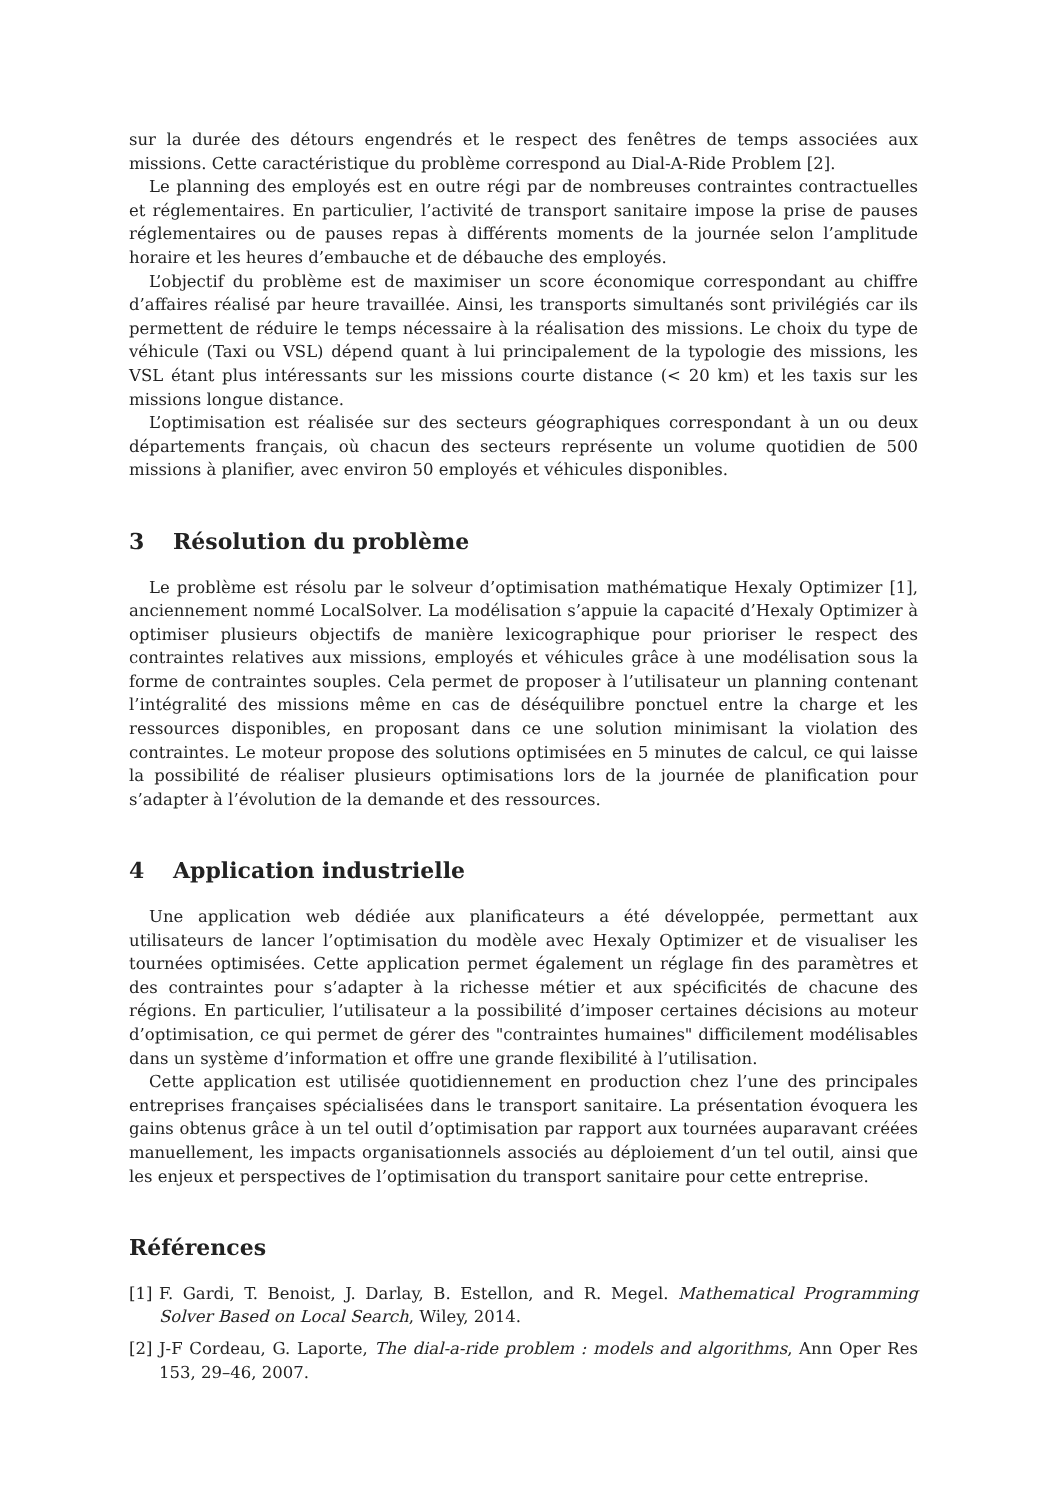sur la durée des détours engendrés et le respect des fenêtres de temps associées aux missions. Cette caractéristique du problème correspond au Dial-A-Ride Problem [2].
Le planning des employés est en outre régi par de nombreuses contraintes contractuelles et réglementaires. En particulier, l’activité de transport sanitaire impose la prise de pauses réglementaires ou de pauses repas à différents moments de la journée selon l’amplitude horaire et les heures d’embauche et de débauche des employés.
L’objectif du problème est de maximiser un score économique correspondant au chiffre d’affaires réalisé par heure travaillée. Ainsi, les transports simultanés sont privilégiés car ils permettent de réduire le temps nécessaire à la réalisation des missions. Le choix du type de véhicule (Taxi ou VSL) dépend quant à lui principalement de la typologie des missions, les VSL étant plus intéressants sur les missions courte distance (< 20 km) et les taxis sur les missions longue distance.
L’optimisation est réalisée sur des secteurs géographiques correspondant à un ou deux départements français, où chacun des secteurs représente un volume quotidien de 500 missions à planifier, avec environ 50 employés et véhicules disponibles.
3 Résolution du problème
Le problème est résolu par le solveur d’optimisation mathématique Hexaly Optimizer [1], anciennement nommé LocalSolver. La modélisation s’appuie la capacité d’Hexaly Optimizer à optimiser plusieurs objectifs de manière lexicographique pour prioriser le respect des contraintes relatives aux missions, employés et véhicules grâce à une modélisation sous la forme de contraintes souples. Cela permet de proposer à l’utilisateur un planning contenant l’intégralité des missions même en cas de déséquilibre ponctuel entre la charge et les ressources disponibles, en proposant dans ce une solution minimisant la violation des contraintes. Le moteur propose des solutions optimisées en 5 minutes de calcul, ce qui laisse la possibilité de réaliser plusieurs optimisations lors de la journée de planification pour s’adapter à l’évolution de la demande et des ressources.
4 Application industrielle
Une application web dédiée aux planificateurs a été développée, permettant aux utilisateurs de lancer l’optimisation du modèle avec Hexaly Optimizer et de visualiser les tournées optimisées. Cette application permet également un réglage fin des paramètres et des contraintes pour s’adapter à la richesse métier et aux spécificités de chacune des régions. En particulier, l’utilisateur a la possibilité d’imposer certaines décisions au moteur d’optimisation, ce qui permet de gérer des "contraintes humaines" difficilement modélisables dans un système d’information et offre une grande flexibilité à l’utilisation.
Cette application est utilisée quotidiennement en production chez l’une des principales entreprises françaises spécialisées dans le transport sanitaire. La présentation évoquera les gains obtenus grâce à un tel outil d’optimisation par rapport aux tournées auparavant créées manuellement, les impacts organisationnels associés au déploiement d’un tel outil, ainsi que les enjeux et perspectives de l’optimisation du transport sanitaire pour cette entreprise.
Références
[1] F. Gardi, T. Benoist, J. Darlay, B. Estellon, and R. Megel. Mathematical Programming Solver Based on Local Search, Wiley, 2014.
[2] J-F Cordeau, G. Laporte, The dial-a-ride problem : models and algorithms, Ann Oper Res 153, 29–46, 2007.